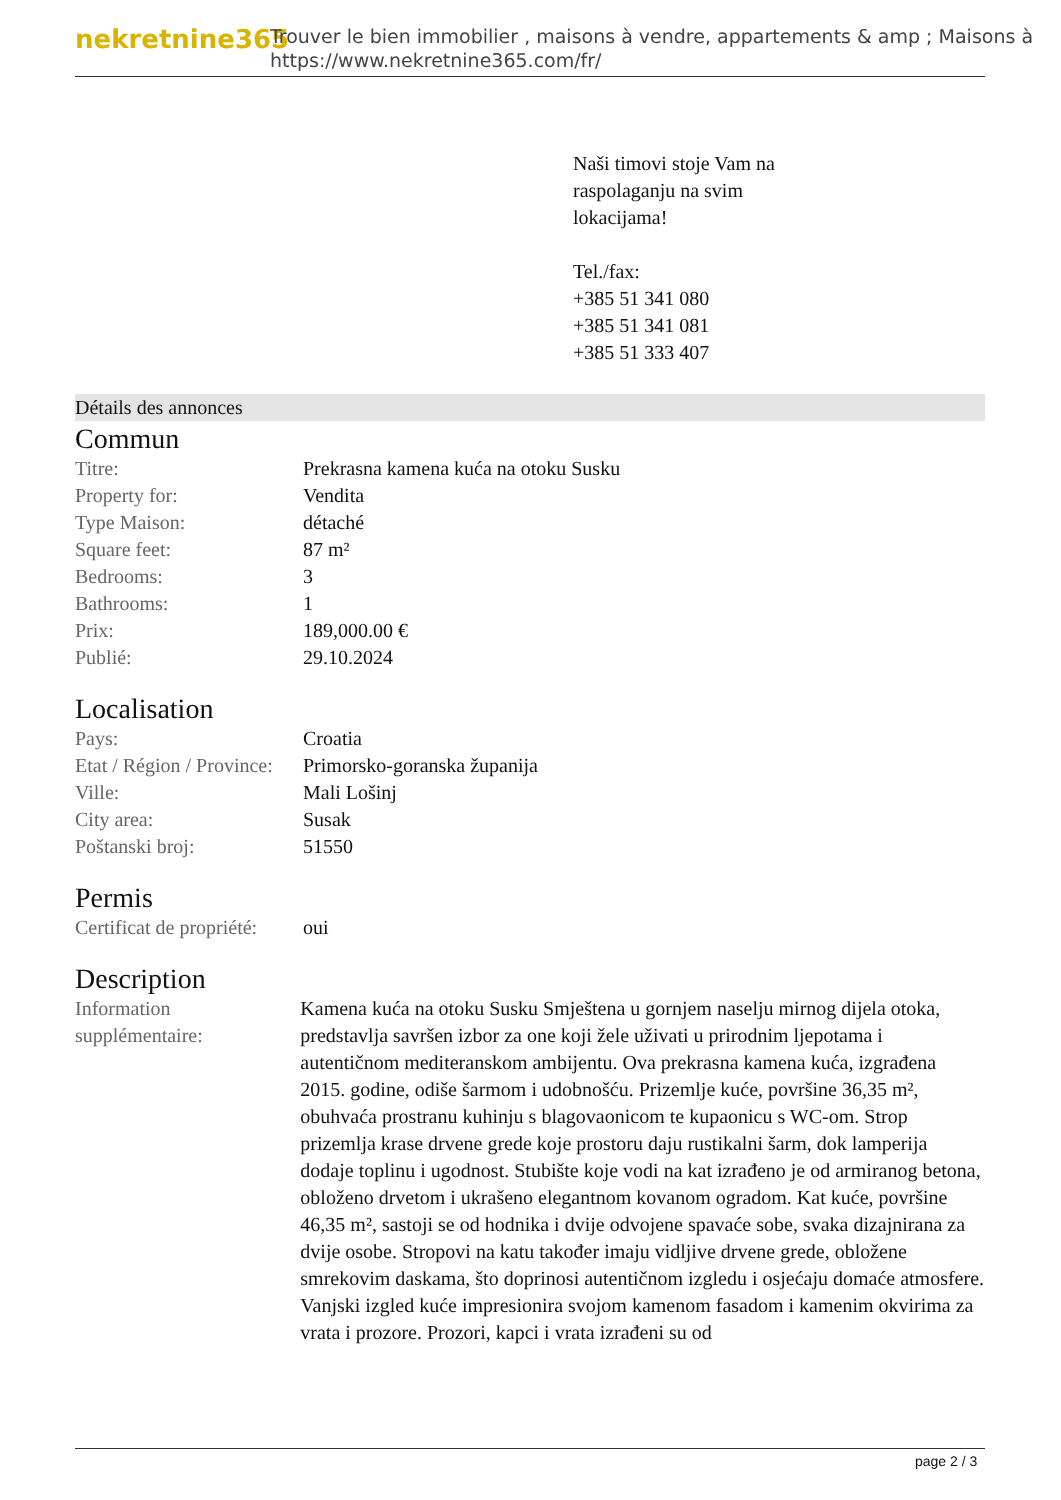nekretnine365
Trouver le bien immobilier , maisons à vendre, appartements & amp ; Maisons à
https://www.nekretnine365.com/fr/
Naši timovi stoje Vam na
raspolaganju na svim
lokacijama!
Tel./fax:
+385 51 341 080
+385 51 341 081
+385 51 333 407
Détails des annonces
Commun
| Titre: | Prekrasna kamena kuća na otoku Susku |
| Property for: | Vendita |
| Type Maison: | détaché |
| Square feet: | 87 m² |
| Bedrooms: | 3 |
| Bathrooms: | 1 |
| Prix: | 189,000.00 € |
| Publié: | 29.10.2024 |
Localisation
| Pays: | Croatia |
| Etat / Région / Province: | Primorsko-goranska županija |
| Ville: | Mali Lošinj |
| City area: | Susak |
| Poštanski broj: | 51550 |
Permis
| Certificat de propriété: | oui |
Description
| Information supplémentaire: | Kamena kuća na otoku Susku Smještena u gornjem naselju mirnog dijela otoka, predstavlja savršen izbor za one koji žele uživati u prirodnim ljepotama i autentičnom mediteranskom ambijentu. Ova prekrasna kamena kuća, izgrađena 2015. godine, odiše šarmom i udobnošću. Prizemlje kuće, površine 36,35 m², obuhvaća prostranu kuhinju s blagovaonicom te kupaonicu s WC-om. Strop prizemlja krase drvene grede koje prostoru daju rustikalni šarm, dok lamperija dodaje toplinu i ugodnost. Stubište koje vodi na kat izrađeno je od armiranog betona, obloženo drvetom i ukrašeno elegantnom kovanom ogradom. Kat kuće, površine 46,35 m², sastoji se od hodnika i dvije odvojene spavaće sobe, svaka dizajnirana za dvije osobe. Stropovi na katu također imaju vidljive drvene grede, obložene smrekovim daskama, što doprinosi autentičnom izgledu i osjećaju domaće atmosfere. Vanjski izgled kuće impresionira svojom kamenom fasadom i kamenim okvirima za vrata i prozore. Prozori, kapci i vrata izrađeni su od |
page 2 / 3